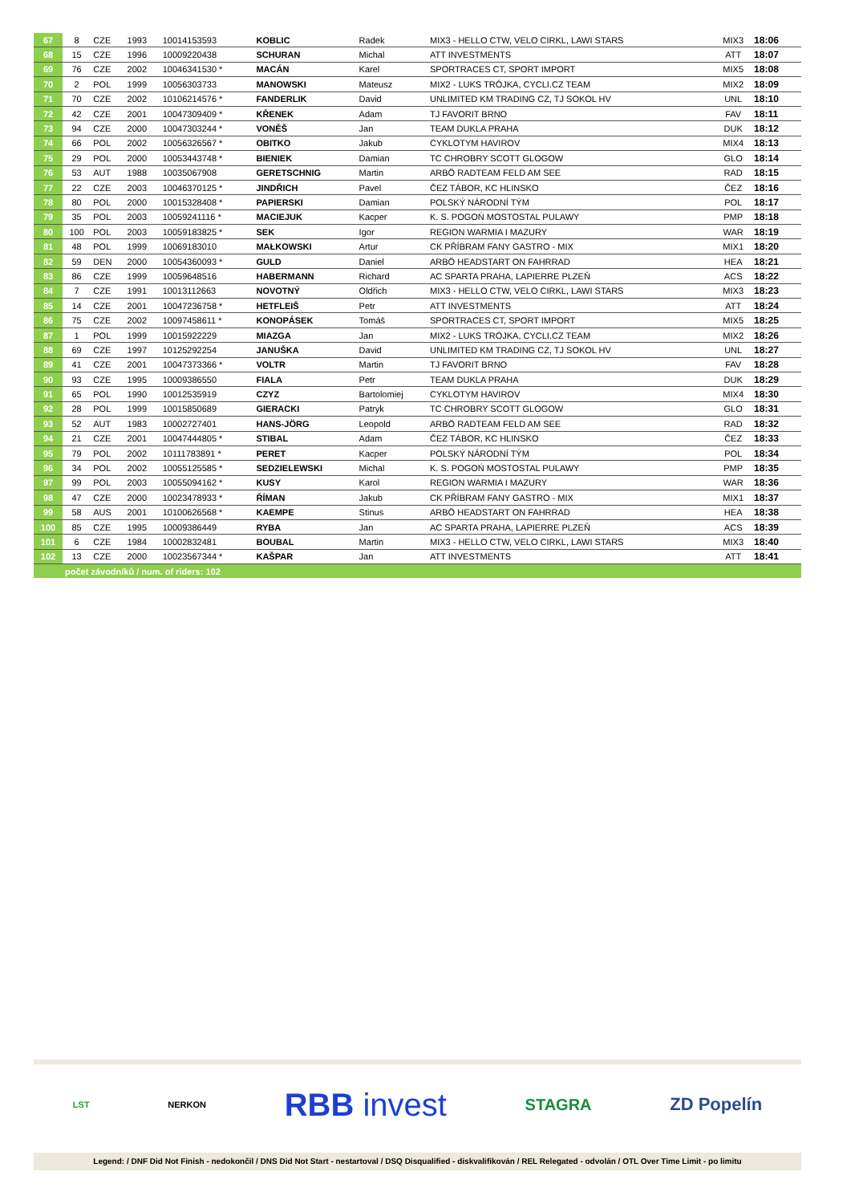| 67 | 8 | CZE | 1993 | 10014153593 | KOBLIC | Radek | MIX3 - HELLO CTW, VELO CIRKL, LAWI STARS | MIX3 | 18:06 | |
| 68 | 15 | CZE | 1996 | 10009220438 | SCHURAN | Michal | ATT INVESTMENTS | ATT | 18:07 | |
| 69 | 76 | CZE | 2002 | 10046341530 * | MACÁN | Karel | SPORTRACES CT, SPORT IMPORT | MIX5 | 18:08 | |
| 70 | 2 | POL | 1999 | 10056303733 | MANOWSKI | Mateusz | MIX2 - LUKS TRÓJKA, CYCLI.CZ TEAM | MIX2 | 18:09 | |
| 71 | 70 | CZE | 2002 | 10106214576 * | FANDERLIK | David | UNLIMITED KM TRADING CZ, TJ SOKOL HV | UNL | 18:10 | |
| 72 | 42 | CZE | 2001 | 10047309409 * | KŘENEK | Adam | TJ FAVORIT BRNO | FAV | 18:11 | |
| 73 | 94 | CZE | 2000 | 10047303244 * | VONĚŠ | Jan | TEAM DUKLA PRAHA | DUK | 18:12 | |
| 74 | 66 | POL | 2002 | 10056326567 * | OBITKO | Jakub | CYKLOTYM HAVIROV | MIX4 | 18:13 | |
| 75 | 29 | POL | 2000 | 10053443748 * | BIENIEK | Damian | TC CHROBRY SCOTT GLOGOW | GLO | 18:14 | |
| 76 | 53 | AUT | 1988 | 10035067908 | GERETSCHNIG | Martin | ARBÖ RADTEAM FELD AM SEE | RAD | 18:15 | |
| 77 | 22 | CZE | 2003 | 10046370125 * | JINDŘICH | Pavel | ČEZ TÁBOR, KC HLINSKO | ČEZ | 18:16 | |
| 78 | 80 | POL | 2000 | 10015328408 * | PAPIERSKI | Damian | POLSKÝ NÁRODNÍ TÝM | POL | 18:17 | |
| 79 | 35 | POL | 2003 | 10059241116 * | MACIEJUK | Kacper | K. S. POGOŃ MOSTOSTAL PULAWY | PMP | 18:18 | |
| 80 | 100 | POL | 2003 | 10059183825 * | SEK | Igor | REGION WARMIA I MAZURY | WAR | 18:19 | |
| 81 | 48 | POL | 1999 | 10069183010 | MAŁKOWSKI | Artur | CK PŘÍBRAM FANY GASTRO - MIX | MIX1 | 18:20 | |
| 82 | 59 | DEN | 2000 | 10054360093 * | GULD | Daniel | ARBÖ HEADSTART ON FAHRRAD | HEA | 18:21 | |
| 83 | 86 | CZE | 1999 | 10059648516 | HABERMANN | Richard | AC SPARTA PRAHA, LAPIERRE PLZEŇ | ACS | 18:22 | |
| 84 | 7 | CZE | 1991 | 10013112663 | NOVOTNÝ | Oldřich | MIX3 - HELLO CTW, VELO CIRKL, LAWI STARS | MIX3 | 18:23 | |
| 85 | 14 | CZE | 2001 | 10047236758 * | HETFLEIŠ | Petr | ATT INVESTMENTS | ATT | 18:24 | |
| 86 | 75 | CZE | 2002 | 10097458611 * | KONOPÁSEK | Tomáš | SPORTRACES CT, SPORT IMPORT | MIX5 | 18:25 | |
| 87 | 1 | POL | 1999 | 10015922229 | MIAZGA | Jan | MIX2 - LUKS TRÓJKA, CYCLI.CZ TEAM | MIX2 | 18:26 | |
| 88 | 69 | CZE | 1997 | 10125292254 | JANUŠKA | David | UNLIMITED KM TRADING CZ, TJ SOKOL HV | UNL | 18:27 | |
| 89 | 41 | CZE | 2001 | 10047373366 * | VOLTR | Martin | TJ FAVORIT BRNO | FAV | 18:28 | |
| 90 | 93 | CZE | 1995 | 10009386550 | FIALA | Petr | TEAM DUKLA PRAHA | DUK | 18:29 | |
| 91 | 65 | POL | 1990 | 10012535919 | CZYZ | Bartolomiej | CYKLOTYM HAVIROV | MIX4 | 18:30 | |
| 92 | 28 | POL | 1999 | 10015850689 | GIERACKI | Patryk | TC CHROBRY SCOTT GLOGOW | GLO | 18:31 | |
| 93 | 52 | AUT | 1983 | 10002727401 | HANS-JÖRG | Leopold | ARBÖ RADTEAM FELD AM SEE | RAD | 18:32 | |
| 94 | 21 | CZE | 2001 | 10047444805 * | STIBAL | Adam | ČEZ TÁBOR, KC HLINSKO | ČEZ | 18:33 | |
| 95 | 79 | POL | 2002 | 10111783891 * | PERET | Kacper | POLSKÝ NÁRODNÍ TÝM | POL | 18:34 | |
| 96 | 34 | POL | 2002 | 10055125585 * | SEDZIELEWSKI | Michal | K. S. POGOŃ MOSTOSTAL PULAWY | PMP | 18:35 | |
| 97 | 99 | POL | 2003 | 10055094162 * | KUSY | Karol | REGION WARMIA I MAZURY | WAR | 18:36 | |
| 98 | 47 | CZE | 2000 | 10023478933 * | ŘÍMAN | Jakub | CK PŘÍBRAM FANY GASTRO - MIX | MIX1 | 18:37 | |
| 99 | 58 | AUS | 2001 | 10100626568 * | KAEMPE | Stinus | ARBÖ HEADSTART ON FAHRRAD | HEA | 18:38 | |
| 100 | 85 | CZE | 1995 | 10009386449 | RYBA | Jan | AC SPARTA PRAHA, LAPIERRE PLZEŇ | ACS | 18:39 | |
| 101 | 6 | CZE | 1984 | 10002832481 | BOUBAL | Martin | MIX3 - HELLO CTW, VELO CIRKL, LAWI STARS | MIX3 | 18:40 | |
| 102 | 13 | CZE | 2000 | 10023567344 * | KAŠPAR | Jan | ATT INVESTMENTS | ATT | 18:41 | |
| | počet závodníků / num. of riders: 102 | | | | | | | | | |
LST NERKON RBB invest STAGRA ZD Popelín
Legend: / DNF Did Not Finish - nedokončil / DNS Did Not Start - nestartoval / DSQ Disqualified - diskvalifikován / REL Relegated - odvolán / OTL Over Time Limit - po limitu